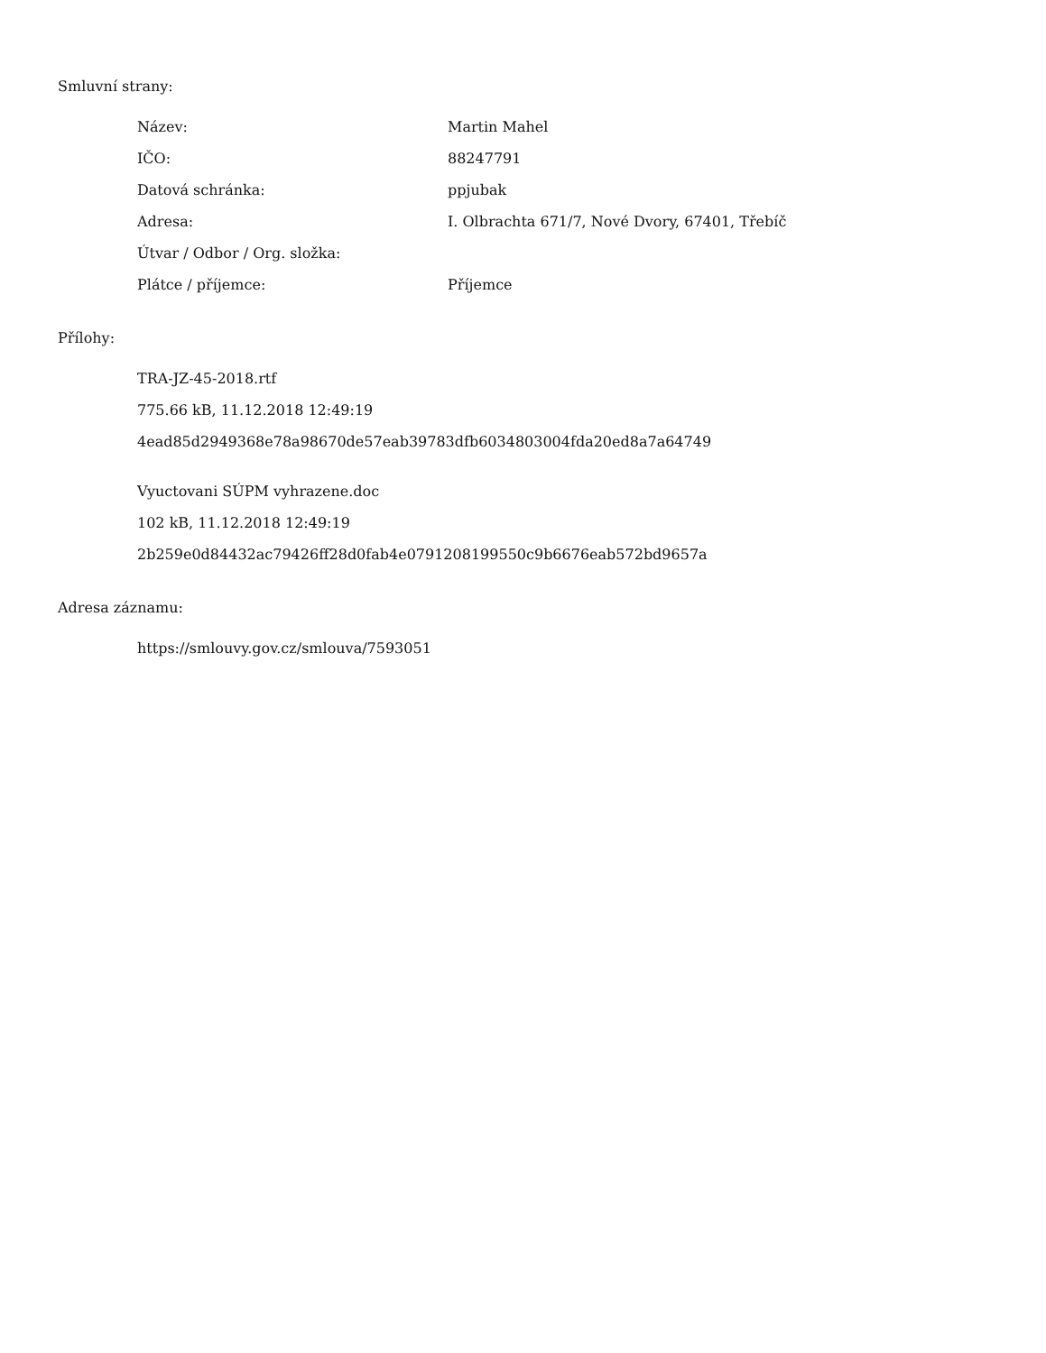Smluvní strany:
| Název: | Martin Mahel |
| IČO: | 88247791 |
| Datová schránka: | ppjubak |
| Adresa: | I. Olbrachta 671/7, Nové Dvory, 67401, Třebíč |
| Útvar / Odbor / Org. složka: | |
| Plátce / příjemce: | Příjemce |
Přílohy:
TRA-JZ-45-2018.rtf
775.66 kB, 11.12.2018 12:49:19
4ead85d2949368e78a98670de57eab39783dfb6034803004fda20ed8a7a64749
Vyuctovani SÚPM vyhrazene.doc
102 kB, 11.12.2018 12:49:19
2b259e0d84432ac79426ff28d0fab4e0791208199550c9b6676eab572bd9657a
Adresa záznamu:
https://smlouvy.gov.cz/smlouva/7593051